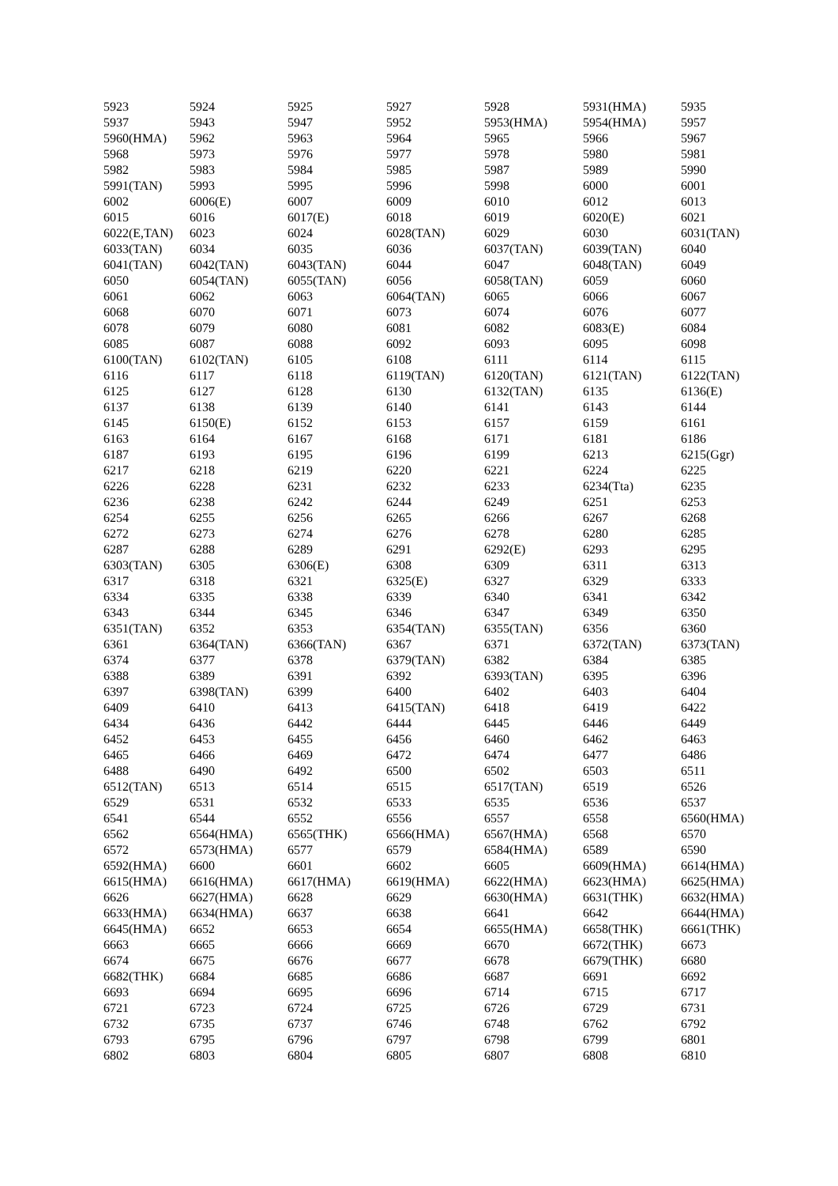| 5923 | 5924 | 5925 | 5927 | 5928 | 5931(HMA) | 5935 |
| 5937 | 5943 | 5947 | 5952 | 5953(HMA) | 5954(HMA) | 5957 |
| 5960(HMA) | 5962 | 5963 | 5964 | 5965 | 5966 | 5967 |
| 5968 | 5973 | 5976 | 5977 | 5978 | 5980 | 5981 |
| 5982 | 5983 | 5984 | 5985 | 5987 | 5989 | 5990 |
| 5991(TAN) | 5993 | 5995 | 5996 | 5998 | 6000 | 6001 |
| 6002 | 6006(E) | 6007 | 6009 | 6010 | 6012 | 6013 |
| 6015 | 6016 | 6017(E) | 6018 | 6019 | 6020(E) | 6021 |
| 6022(E,TAN) | 6023 | 6024 | 6028(TAN) | 6029 | 6030 | 6031(TAN) |
| 6033(TAN) | 6034 | 6035 | 6036 | 6037(TAN) | 6039(TAN) | 6040 |
| 6041(TAN) | 6042(TAN) | 6043(TAN) | 6044 | 6047 | 6048(TAN) | 6049 |
| 6050 | 6054(TAN) | 6055(TAN) | 6056 | 6058(TAN) | 6059 | 6060 |
| 6061 | 6062 | 6063 | 6064(TAN) | 6065 | 6066 | 6067 |
| 6068 | 6070 | 6071 | 6073 | 6074 | 6076 | 6077 |
| 6078 | 6079 | 6080 | 6081 | 6082 | 6083(E) | 6084 |
| 6085 | 6087 | 6088 | 6092 | 6093 | 6095 | 6098 |
| 6100(TAN) | 6102(TAN) | 6105 | 6108 | 6111 | 6114 | 6115 |
| 6116 | 6117 | 6118 | 6119(TAN) | 6120(TAN) | 6121(TAN) | 6122(TAN) |
| 6125 | 6127 | 6128 | 6130 | 6132(TAN) | 6135 | 6136(E) |
| 6137 | 6138 | 6139 | 6140 | 6141 | 6143 | 6144 |
| 6145 | 6150(E) | 6152 | 6153 | 6157 | 6159 | 6161 |
| 6163 | 6164 | 6167 | 6168 | 6171 | 6181 | 6186 |
| 6187 | 6193 | 6195 | 6196 | 6199 | 6213 | 6215(Ggr) |
| 6217 | 6218 | 6219 | 6220 | 6221 | 6224 | 6225 |
| 6226 | 6228 | 6231 | 6232 | 6233 | 6234(Tta) | 6235 |
| 6236 | 6238 | 6242 | 6244 | 6249 | 6251 | 6253 |
| 6254 | 6255 | 6256 | 6265 | 6266 | 6267 | 6268 |
| 6272 | 6273 | 6274 | 6276 | 6278 | 6280 | 6285 |
| 6287 | 6288 | 6289 | 6291 | 6292(E) | 6293 | 6295 |
| 6303(TAN) | 6305 | 6306(E) | 6308 | 6309 | 6311 | 6313 |
| 6317 | 6318 | 6321 | 6325(E) | 6327 | 6329 | 6333 |
| 6334 | 6335 | 6338 | 6339 | 6340 | 6341 | 6342 |
| 6343 | 6344 | 6345 | 6346 | 6347 | 6349 | 6350 |
| 6351(TAN) | 6352 | 6353 | 6354(TAN) | 6355(TAN) | 6356 | 6360 |
| 6361 | 6364(TAN) | 6366(TAN) | 6367 | 6371 | 6372(TAN) | 6373(TAN) |
| 6374 | 6377 | 6378 | 6379(TAN) | 6382 | 6384 | 6385 |
| 6388 | 6389 | 6391 | 6392 | 6393(TAN) | 6395 | 6396 |
| 6397 | 6398(TAN) | 6399 | 6400 | 6402 | 6403 | 6404 |
| 6409 | 6410 | 6413 | 6415(TAN) | 6418 | 6419 | 6422 |
| 6434 | 6436 | 6442 | 6444 | 6445 | 6446 | 6449 |
| 6452 | 6453 | 6455 | 6456 | 6460 | 6462 | 6463 |
| 6465 | 6466 | 6469 | 6472 | 6474 | 6477 | 6486 |
| 6488 | 6490 | 6492 | 6500 | 6502 | 6503 | 6511 |
| 6512(TAN) | 6513 | 6514 | 6515 | 6517(TAN) | 6519 | 6526 |
| 6529 | 6531 | 6532 | 6533 | 6535 | 6536 | 6537 |
| 6541 | 6544 | 6552 | 6556 | 6557 | 6558 | 6560(HMA) |
| 6562 | 6564(HMA) | 6565(THK) | 6566(HMA) | 6567(HMA) | 6568 | 6570 |
| 6572 | 6573(HMA) | 6577 | 6579 | 6584(HMA) | 6589 | 6590 |
| 6592(HMA) | 6600 | 6601 | 6602 | 6605 | 6609(HMA) | 6614(HMA) |
| 6615(HMA) | 6616(HMA) | 6617(HMA) | 6619(HMA) | 6622(HMA) | 6623(HMA) | 6625(HMA) |
| 6626 | 6627(HMA) | 6628 | 6629 | 6630(HMA) | 6631(THK) | 6632(HMA) |
| 6633(HMA) | 6634(HMA) | 6637 | 6638 | 6641 | 6642 | 6644(HMA) |
| 6645(HMA) | 6652 | 6653 | 6654 | 6655(HMA) | 6658(THK) | 6661(THK) |
| 6663 | 6665 | 6666 | 6669 | 6670 | 6672(THK) | 6673 |
| 6674 | 6675 | 6676 | 6677 | 6678 | 6679(THK) | 6680 |
| 6682(THK) | 6684 | 6685 | 6686 | 6687 | 6691 | 6692 |
| 6693 | 6694 | 6695 | 6696 | 6714 | 6715 | 6717 |
| 6721 | 6723 | 6724 | 6725 | 6726 | 6729 | 6731 |
| 6732 | 6735 | 6737 | 6746 | 6748 | 6762 | 6792 |
| 6793 | 6795 | 6796 | 6797 | 6798 | 6799 | 6801 |
| 6802 | 6803 | 6804 | 6805 | 6807 | 6808 | 6810 |